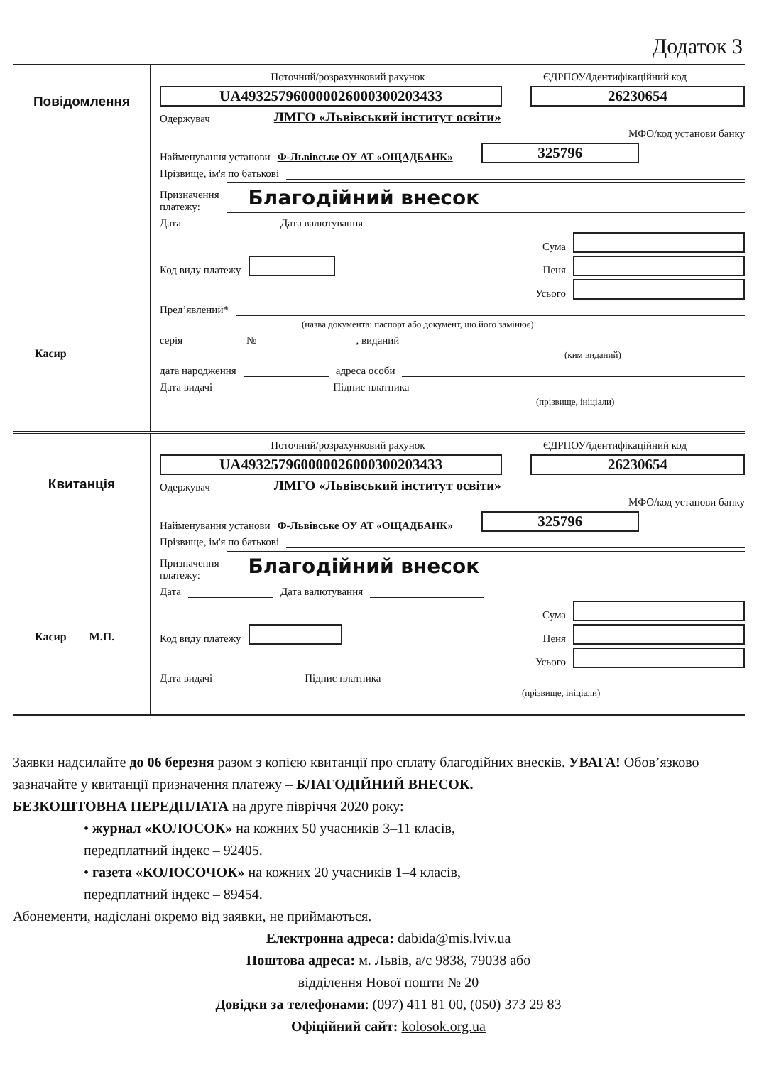Додаток 3
Повідомлення
Касир
Поточний/розрахунковий рахунок ЄДРПОУ/ідентифікаційний код
UA493257960000026000300203433 26230654
Одержувач ЛМГО «Львівський інститут освіти»
МФО/код установи банку
Найменування установи Ф-Львівське ОУ АТ «ОЩАДБАНК» 325796
Прізвище, ім'я по батькові
Призначення
платежу: Благодійний внесок
Дата Дата валютування
Сума
Код виду платежу Пеня
Усього
Пред’явлений*
(назва документа: паспорт або документ, що його замінює)
серія № , виданий
(ким виданий)
дата народження адреса особи
Дата видачі Підпис платника
(прізвище, ініціали)
Квитанція
Касир М.П.
Поточний/розрахунковий рахунок ЄДРПОУ/ідентифікаційний код
UA493257960000026000300203433 26230654
Одержувач ЛМГО «Львівський інститут освіти»
МФО/код установи банку
Найменування установи Ф-Львівське ОУ АТ «ОЩАДБАНК» 325796
Прізвище, ім'я по батькові
Призначення
платежу: Благодійний внесок
Дата Дата валютування
Сума
Код виду платежу Пеня
Усього
Дата видачі Підпис платника
(прізвище, ініціали)
Заявки надсилайте до 06 березня разом з копією квитанції про сплату благодійних внесків. УВАГА! Обов’язково зазначайте у квитанції призначення платежу – БЛАГОДІЙНИЙ ВНЕСОК.
БЕЗКОШТОВНА ПЕРЕДПЛАТА на друге півріччя 2020 року:
• журнал «КОЛОСОК» на кожних 50 учасників 3–11 класів,
передплатний індекс – 92405.
• газета «КОЛОСОЧОК» на кожних 20 учасників 1–4 класів,
передплатний індекс – 89454.
Абонементи, надіслані окремо від заявки, не приймаються.
Електронна адреса: dabida@mis.lviv.ua
Поштова адреса: м. Львів, а/с 9838, 79038 або
відділення Нової пошти № 20
Довідки за телефонами: (097) 411 81 00, (050) 373 29 83
Офіційний сайт: kolosok.org.ua